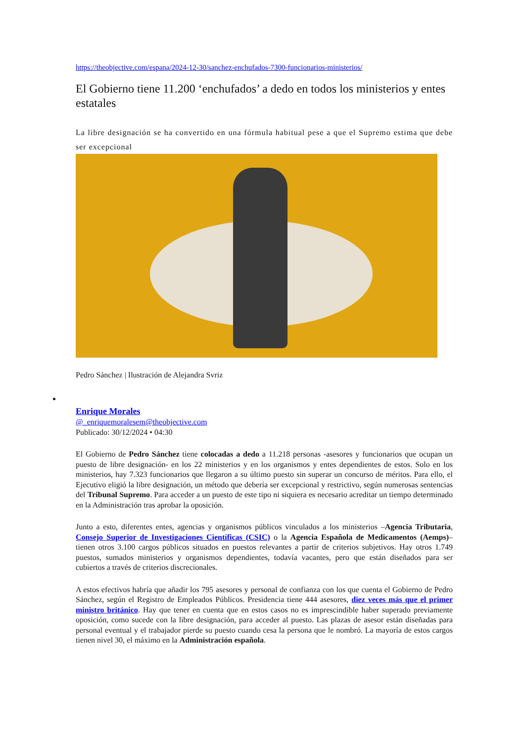https://theobjective.com/espana/2024-12-30/sanchez-enchufados-7300-funcionarios-ministerios/
El Gobierno tiene 11.200 ‘enchufados’ a dedo en todos los ministerios y entes estatales
La libre designación se ha convertido en una fórmula habitual pese a que el Supremo estima que debe ser excepcional
Pedro Sánchez | Ilustración de Alejandra Svriz
Enrique Morales
@_enriquemoralesem@theobjective.com
Publicado: 30/12/2024 • 04:30
El Gobierno de Pedro Sánchez tiene colocadas a dedo a 11.218 personas -asesores y funcionarios que ocupan un puesto de libre designación- en los 22 ministerios y en los organismos y entes dependientes de estos. Solo en los ministerios, hay 7.323 funcionarios que llegaron a su último puesto sin superar un concurso de méritos. Para ello, el Ejecutivo eligió la libre designación, un método que debería ser excepcional y restrictivo, según numerosas sentencias del Tribunal Supremo. Para acceder a un puesto de este tipo ni siquiera es necesario acreditar un tiempo determinado en la Administración tras aprobar la oposición.
Junto a esto, diferentes entes, agencias y organismos públicos vinculados a los ministerios –Agencia Tributaria, Consejo Superior de Investigaciones Científicas (CSIC) o la Agencia Española de Medicamentos (Aemps)– tienen otros 3.100 cargos públicos situados en puestos relevantes a partir de criterios subjetivos. Hay otros 1.749 puestos, sumados ministerios y organismos dependientes, todavía vacantes, pero que están diseñados para ser cubiertos a través de criterios discrecionales.
A estos efectivos habría que añadir los 795 asesores y personal de confianza con los que cuenta el Gobierno de Pedro Sánchez, según el Registro de Empleados Públicos. Presidencia tiene 444 asesores, diez veces más que el primer ministro británico. Hay que tener en cuenta que en estos casos no es imprescindible haber superado previamente oposición, como sucede con la libre designación, para acceder al puesto. Las plazas de asesor están diseñadas para personal eventual y el trabajador pierde su puesto cuando cesa la persona que le nombró. La mayoría de estos cargos tienen nivel 30, el máximo en la Administración española.